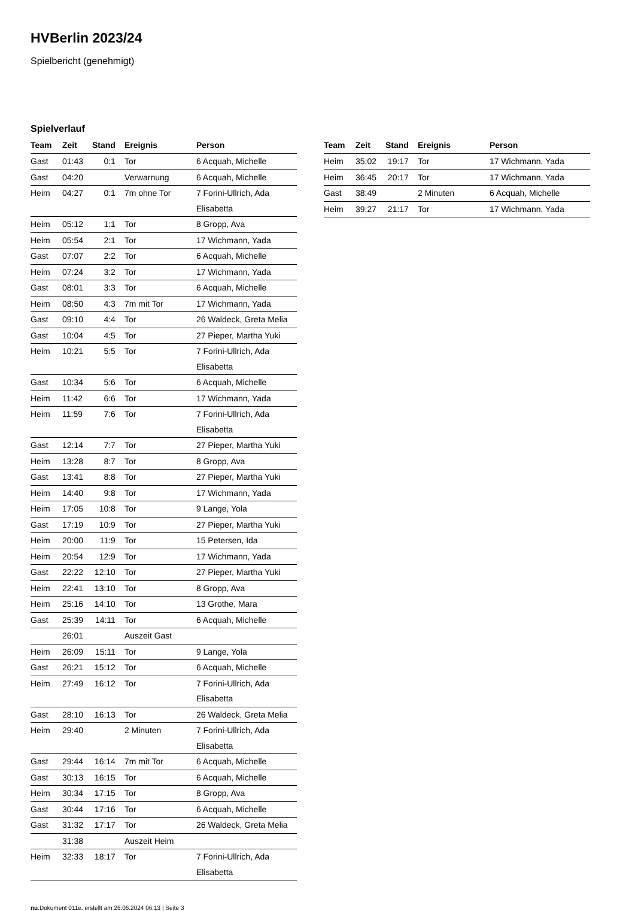HVBerlin 2023/24
Spielbericht (genehmigt)
Spielverlauf
| Team | Zeit | Stand | Ereignis | Person |
| --- | --- | --- | --- | --- |
| Gast | 01:43 | 0:1 | Tor | 6 Acquah, Michelle |
| Gast | 04:20 | | Verwarnung | 6 Acquah, Michelle |
| Heim | 04:27 | 0:1 | 7m ohne Tor | 7 Forini-Ullrich, Ada Elisabetta |
| Heim | 05:12 | 1:1 | Tor | 8 Gropp, Ava |
| Heim | 05:54 | 2:1 | Tor | 17 Wichmann, Yada |
| Gast | 07:07 | 2:2 | Tor | 6 Acquah, Michelle |
| Heim | 07:24 | 3:2 | Tor | 17 Wichmann, Yada |
| Gast | 08:01 | 3:3 | Tor | 6 Acquah, Michelle |
| Heim | 08:50 | 4:3 | 7m mit Tor | 17 Wichmann, Yada |
| Gast | 09:10 | 4:4 | Tor | 26 Waldeck, Greta Melia |
| Gast | 10:04 | 4:5 | Tor | 27 Pieper, Martha Yuki |
| Heim | 10:21 | 5:5 | Tor | 7 Forini-Ullrich, Ada Elisabetta |
| Gast | 10:34 | 5:6 | Tor | 6 Acquah, Michelle |
| Heim | 11:42 | 6:6 | Tor | 17 Wichmann, Yada |
| Heim | 11:59 | 7:6 | Tor | 7 Forini-Ullrich, Ada Elisabetta |
| Gast | 12:14 | 7:7 | Tor | 27 Pieper, Martha Yuki |
| Heim | 13:28 | 8:7 | Tor | 8 Gropp, Ava |
| Gast | 13:41 | 8:8 | Tor | 27 Pieper, Martha Yuki |
| Heim | 14:40 | 9:8 | Tor | 17 Wichmann, Yada |
| Heim | 17:05 | 10:8 | Tor | 9 Lange, Yola |
| Gast | 17:19 | 10:9 | Tor | 27 Pieper, Martha Yuki |
| Heim | 20:00 | 11:9 | Tor | 15 Petersen, Ida |
| Heim | 20:54 | 12:9 | Tor | 17 Wichmann, Yada |
| Gast | 22:22 | 12:10 | Tor | 27 Pieper, Martha Yuki |
| Heim | 22:41 | 13:10 | Tor | 8 Gropp, Ava |
| Heim | 25:16 | 14:10 | Tor | 13 Grothe, Mara |
| Gast | 25:39 | 14:11 | Tor | 6 Acquah, Michelle |
| | 26:01 | | Auszeit Gast | |
| Heim | 26:09 | 15:11 | Tor | 9 Lange, Yola |
| Gast | 26:21 | 15:12 | Tor | 6 Acquah, Michelle |
| Heim | 27:49 | 16:12 | Tor | 7 Forini-Ullrich, Ada Elisabetta |
| Gast | 28:10 | 16:13 | Tor | 26 Waldeck, Greta Melia |
| Heim | 29:40 | | 2 Minuten | 7 Forini-Ullrich, Ada Elisabetta |
| Gast | 29:44 | 16:14 | 7m mit Tor | 6 Acquah, Michelle |
| Gast | 30:13 | 16:15 | Tor | 6 Acquah, Michelle |
| Heim | 30:34 | 17:15 | Tor | 8 Gropp, Ava |
| Gast | 30:44 | 17:16 | Tor | 6 Acquah, Michelle |
| Gast | 31:32 | 17:17 | Tor | 26 Waldeck, Greta Melia |
| | 31:38 | | Auszeit Heim | |
| Heim | 32:33 | 18:17 | Tor | 7 Forini-Ullrich, Ada Elisabetta |
| Team | Zeit | Stand | Ereignis | Person |
| --- | --- | --- | --- | --- |
| Heim | 35:02 | 19:17 | Tor | 17 Wichmann, Yada |
| Heim | 36:45 | 20:17 | Tor | 17 Wichmann, Yada |
| Gast | 38:49 | | 2 Minuten | 6 Acquah, Michelle |
| Heim | 39:27 | 21:17 | Tor | 17 Wichmann, Yada |
nu.Dokument 011e, erstellt am 26.06.2024 06:13 | Seite 3